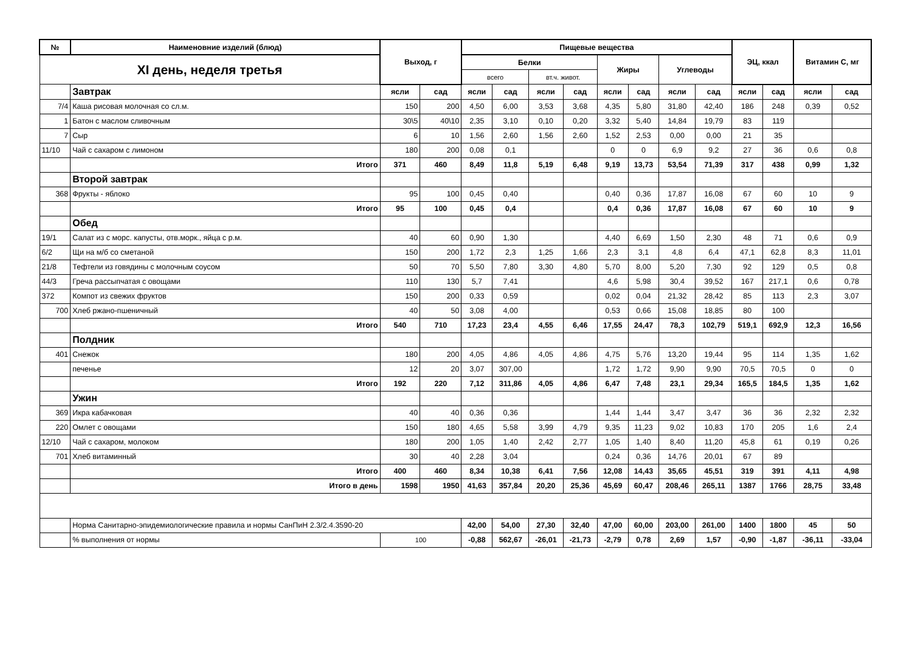| № | Наименовние изделий (блюд) | Выход, г | | Пищевые вещества | | | | | | | | ЭЦ, ккал | | Витамин С, мг | |
| --- | --- | --- | --- | --- | --- | --- | --- | --- | --- | --- | --- | --- | --- | --- | --- |
| XI день, неделя третья | | | | Белки | | | | Жиры | | Углеводы | | | | | |
| | | | | всего | | вт.ч. живот. | | | | | | | | | |
| | Завтрак | ясли | сад | ясли | сад | ясли | сад | ясли | сад | ясли | сад | ясли | сад | ясли | сад |
| 7/4 | Каша рисовая молочная со сл.м. | 150 | 200 | 4,50 | 6,00 | 3,53 | 3,68 | 4,35 | 5,80 | 31,80 | 42,40 | 186 | 248 | 0,39 | 0,52 |
| 1 | Батон с маслом сливочным | 30\5 | 40\10 | 2,35 | 3,10 | 0,10 | 0,20 | 3,32 | 5,40 | 14,84 | 19,79 | 83 | 119 | | |
| 7 | Сыр | 6 | 10 | 1,56 | 2,60 | 1,56 | 2,60 | 1,52 | 2,53 | 0,00 | 0,00 | 21 | 35 | | |
| 11/10 | Чай с сахаром с лимоном | 180 | 200 | 0,08 | 0,1 | | | 0 | 0 | 6,9 | 9,2 | 27 | 36 | 0,6 | 0,8 |
| | Итого | 371 | 460 | 8,49 | 11,8 | 5,19 | 6,48 | 9,19 | 13,73 | 53,54 | 71,39 | 317 | 438 | 0,99 | 1,32 |
| | Второй завтрак | | | | | | | | | | | | | | |
| 368 | Фрукты - яблоко | 95 | 100 | 0,45 | 0,40 | | | 0,40 | 0,36 | 17,87 | 16,08 | 67 | 60 | 10 | 9 |
| | Итого | 95 | 100 | 0,45 | 0,4 | | | 0,4 | 0,36 | 17,87 | 16,08 | 67 | 60 | 10 | 9 |
| | Обед | | | | | | | | | | | | | | |
| 19/1 | Салат из с морс. капусты, отв.морк., яйца с р.м. | 40 | 60 | 0,90 | 1,30 | | | 4,40 | 6,69 | 1,50 | 2,30 | 48 | 71 | 0,6 | 0,9 |
| 6/2 | Щи на м/б со сметаной | 150 | 200 | 1,72 | 2,3 | 1,25 | 1,66 | 2,3 | 3,1 | 4,8 | 6,4 | 47,1 | 62,8 | 8,3 | 11,01 |
| 21/8 | Тефтели из говядины с молочным соусом | 50 | 70 | 5,50 | 7,80 | 3,30 | 4,80 | 5,70 | 8,00 | 5,20 | 7,30 | 92 | 129 | 0,5 | 0,8 |
| 44/3 | Греча рассыпчатая с овощами | 110 | 130 | 5,7 | 7,41 | | | 4,6 | 5,98 | 30,4 | 39,52 | 167 | 217,1 | 0,6 | 0,78 |
| 372 | Компот из свежих фруктов | 150 | 200 | 0,33 | 0,59 | | | 0,02 | 0,04 | 21,32 | 28,42 | 85 | 113 | 2,3 | 3,07 |
| 700 | Хлеб ржано-пшеничный | 40 | 50 | 3,08 | 4,00 | | | 0,53 | 0,66 | 15,08 | 18,85 | 80 | 100 | | |
| | Итого | 540 | 710 | 17,23 | 23,4 | 4,55 | 6,46 | 17,55 | 24,47 | 78,3 | 102,79 | 519,1 | 692,9 | 12,3 | 16,56 |
| | Полдник | | | | | | | | | | | | | | |
| 401 | Снежок | 180 | 200 | 4,05 | 4,86 | 4,05 | 4,86 | 4,75 | 5,76 | 13,20 | 19,44 | 95 | 114 | 1,35 | 1,62 |
| | печенье | 12 | 20 | 3,07 | 307,00 | | | 1,72 | 1,72 | 9,90 | 9,90 | 70,5 | 70,5 | 0 | 0 |
| | Итого | 192 | 220 | 7,12 | 311,86 | 4,05 | 4,86 | 6,47 | 7,48 | 23,1 | 29,34 | 165,5 | 184,5 | 1,35 | 1,62 |
| | Ужин | | | | | | | | | | | | | | |
| 369 | Икра кабачковая | 40 | 40 | 0,36 | 0,36 | | | 1,44 | 1,44 | 3,47 | 3,47 | 36 | 36 | 2,32 | 2,32 |
| 220 | Омлет с овощами | 150 | 180 | 4,65 | 5,58 | 3,99 | 4,79 | 9,35 | 11,23 | 9,02 | 10,83 | 170 | 205 | 1,6 | 2,4 |
| 12/10 | Чай с сахаром, молоком | 180 | 200 | 1,05 | 1,40 | 2,42 | 2,77 | 1,05 | 1,40 | 8,40 | 11,20 | 45,8 | 61 | 0,19 | 0,26 |
| 701 | Хлеб витаминный | 30 | 40 | 2,28 | 3,04 | | | 0,24 | 0,36 | 14,76 | 20,01 | 67 | 89 | | |
| | Итого | 400 | 460 | 8,34 | 10,38 | 6,41 | 7,56 | 12,08 | 14,43 | 35,65 | 45,51 | 319 | 391 | 4,11 | 4,98 |
| | Итого в день | 1598 | 1950 | 41,63 | 357,84 | 20,20 | 25,36 | 45,69 | 60,47 | 208,46 | 265,11 | 1387 | 1766 | 28,75 | 33,48 |
| | Норма Санитарно-эпидемиологические правила и нормы СанПиН 2.3/2.4.3590-20 | | | 42,00 | 54,00 | 27,30 | 32,40 | 47,00 | 60,00 | 203,00 | 261,00 | 1400 | 1800 | 45 | 50 |
| | % выполнения от нормы | 100 | | -0,88 | 562,67 | -26,01 | -21,73 | -2,79 | 0,78 | 2,69 | 1,57 | -0,90 | -1,87 | -36,11 | -33,04 |